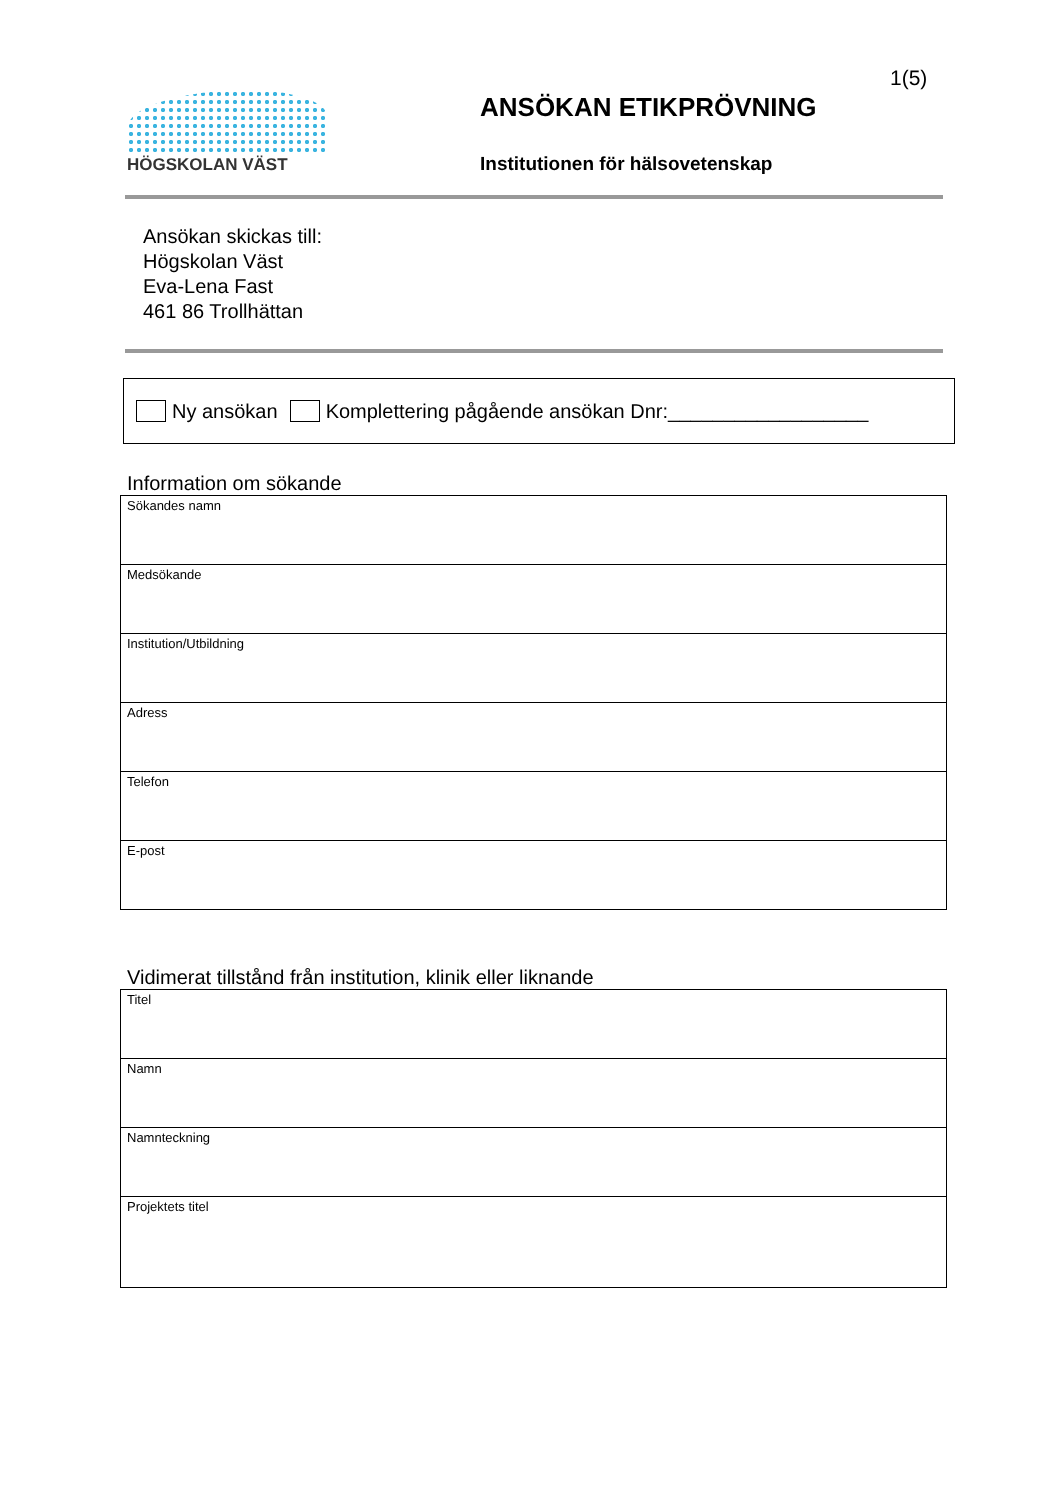1(5)
HÖGSKOLAN VÄST
ANSÖKAN ETIKPRÖVNING
Institutionen för hälsovetenskap
Ansökan skickas till:
Högskolan Väst
Eva-Lena Fast
461 86 Trollhättan
Ny ansökan Komplettering pågående ansökan Dnr:__________________
Information om sökande
| Sökandes namn |
| Medsökande |
| Institution/Utbildning |
| Adress |
| Telefon |
| E-post |
Vidimerat tillstånd från institution, klinik eller liknande
| Titel |
| Namn |
| Namnteckning |
| Projektets titel |